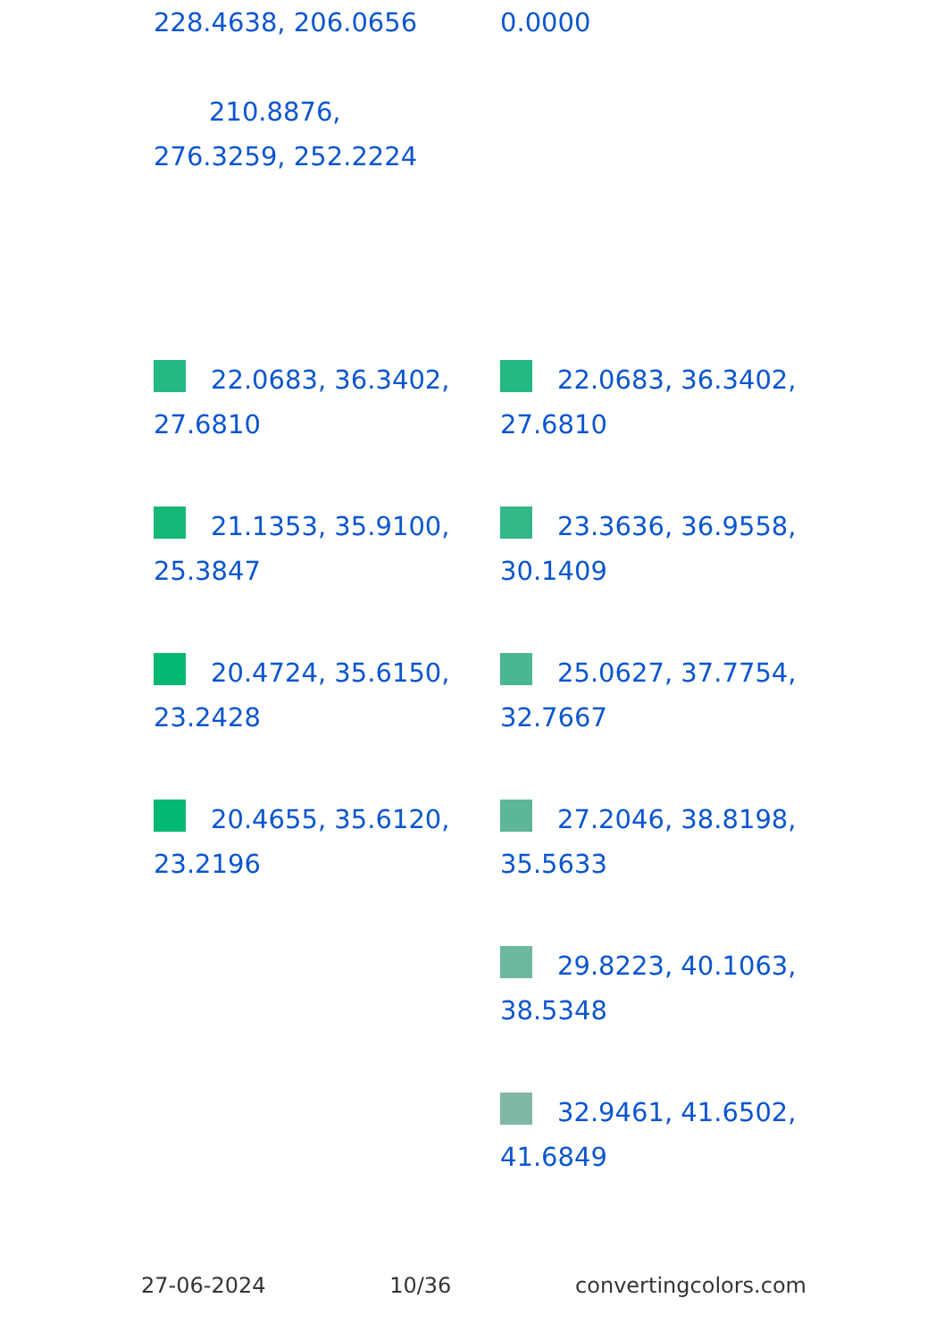228.4638, 206.0656
210.8876,
276.3259, 252.2224
0.0000
22.0683, 36.3402,
27.6810
21.1353, 35.9100,
25.3847
20.4724, 35.6150,
23.2428
20.4655, 35.6120,
23.2196
22.0683, 36.3402,
27.6810
23.3636, 36.9558,
30.1409
25.0627, 37.7754,
32.7667
27.2046, 38.8198,
35.5633
29.8223, 40.1063,
38.5348
32.9461, 41.6502,
41.6849
27-06-2024 10/36 convertingcolors.com